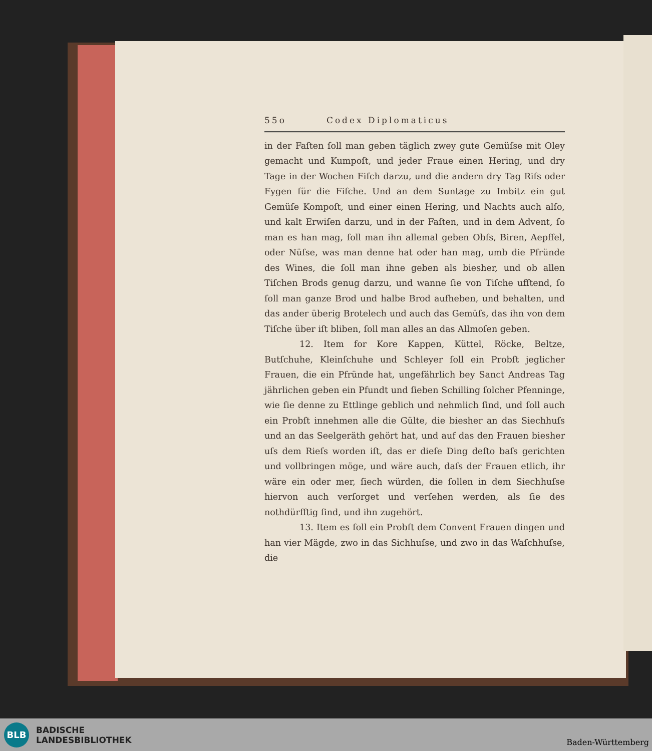55o Codex Diplomaticus
in der Faſten ſoll man geben täglich zwey gute Gemüſse mit Oley gemacht und Kumpoſt, und jeder Fraue einen Hering, und dry Tage in der Wochen Fiſch darzu, und die andern dry Tag Riſs oder Fygen für die Fiſche. Und an dem Suntage zu Imbitz ein gut Gemüſe Kompoſt, und einer einen Hering, und Nachts auch alſo, und kalt Erwiſen darzu, und in der Faſten, und in dem Advent, ſo man es han mag, ſoll man ihn allemal geben Obſs, Biren, Aepffel, oder Nüſse, was man denne hat oder han mag, umb die Pfründe des Wines, die ſoll man ihne geben als biesher, und ob allen Tiſchen Brods genug darzu, und wanne ſie von Tiſche ufſtend, ſo ſoll man ganze Brod und halbe Brod aufheben, und behalten, und das ander überig Brotelech und auch das Gemüſs, das ihn von dem Tiſche über iſt bliben, ſoll man alles an das Allmoſen geben.
12. Item for Kore Kappen, Küttel, Röcke, Beltze, Butſchuhe, Kleinſchuhe und Schleyer ſoll ein Probſt jeglicher Frauen, die ein Pfründe hat, ungefährlich bey Sanct Andreas Tag jährlichen geben ein Pfundt und ſieben Schilling ſolcher Pfenninge, wie ſie denne zu Ettlinge geblich und nehmlich ſind, und ſoll auch ein Probſt innehmen alle die Gülte, die biesher an das Siechhuſs und an das Seelgeräth gehört hat, und auf das den Frauen biesher uſs dem Rieſs worden iſt, das er dieſe Ding deſto baſs gerichten und vollbringen möge, und wäre auch, daſs der Frauen etlich, ihr wäre ein oder mer, ſiech würden, die ſollen in dem Siechhuſse hiervon auch verſorget und verſehen werden, als ſie des nothdürfftig ſind, und ihn zugehört.
13. Item es ſoll ein Probſt dem Convent Frauen dingen und han vier Mägde, zwo in das Sichhuſse, und zwo in das Waſchhuſse, die
BLB
BADISCHE
LANDESBIBLIOTHEK
Baden-Württemberg